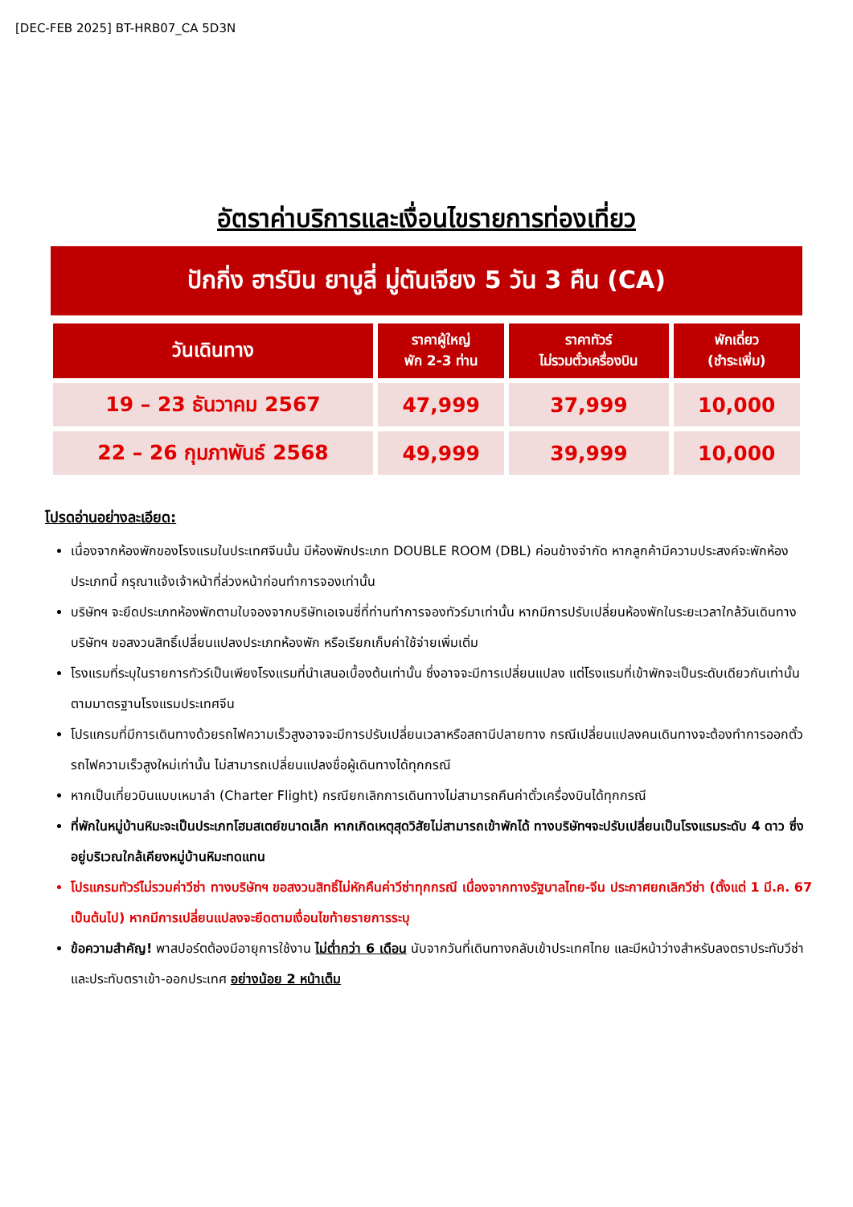[DEC-FEB 2025] BT-HRB07_CA 5D3N
อัตราค่าบริการและเงื่อนไขรายการท่องเที่ยว
ปักกิ่ง ฮาร์บิน ยาบูลี่ มู่ตันเจียง 5 วัน 3 คืน (CA)
| วันเดินทาง | ราคาผู้ใหญ่ พัก 2-3 ท่าน | ราคาทัวร์ ไม่รวมตั๋วเครื่องบิน | พักเดี่ยว (ชำระเพิ่ม) |
| --- | --- | --- | --- |
| 19 – 23 ธันวาคม 2567 | 47,999 | 37,999 | 10,000 |
| 22 – 26 กุมภาพันธ์ 2568 | 49,999 | 39,999 | 10,000 |
โปรดอ่านอย่างละเอียด:
เนื่องจากห้องพักของโรงแรมในประเทศจีนนั้น มีห้องพักประเภท DOUBLE ROOM (DBL) ค่อนข้างจำกัด หากลูกค้ามีความประสงค์จะพักห้องประเภทนี้ กรุณาแจ้งเจ้าหน้าที่ล่วงหน้าก่อนทำการจองเท่านั้น
บริษัทฯ จะยึดประเภทห้องพักตามใบจองจากบริษัทเอเจนซี่ที่ท่านทำการจองทัวร์มาเท่านั้น หากมีการปรับเปลี่ยนห้องพักในระยะเวลาใกล้วันเดินทาง บริษัทฯ ขอสงวนสิทธิ์เปลี่ยนแปลงประเภทห้องพัก หรือเรียกเก็บค่าใช้จ่ายเพิ่มเติ่ม
โรงแรมที่ระบุในรายการทัวร์เป็นเพียงโรงแรมที่นำเสนอเบื้องต้นเท่านั้น ซึ่งอาจจะมีการเปลี่ยนแปลง แต่โรงแรมที่เข้าพักจะเป็นระดับเดียวกันเท่านั้น ตามมาตรฐานโรงแรมประเทศจีน
โปรแกรมที่มีการเดินทางด้วยรถไฟความเร็วสูงอาจจะมีการปรับเปลี่ยนเวลาหรือสถานีปลายทาง กรณีเปลี่ยนแปลงคนเดินทางจะต้องทำการออกตั๋วรถไฟความเร็วสูงใหม่เท่านั้น ไม่สามารถเปลี่ยนแปลงชื่อผู้เดินทางได้ทุกกรณี
หากเป็นเที่ยวบินแบบเหมาลำ (Charter Flight) กรณียกเลิกการเดินทางไม่สามารถคืนค่าตั๋วเครื่องบินได้ทุกกรณี
ที่พักในหมู่บ้านหิมะจะเป็นประเภทโฮมสเตย์ขนาดเล็ก หากเกิดเหตุสุดวิสัยไม่สามารถเข้าพักได้ ทางบริษัทฯจะปรับเปลี่ยนเป็นโรงแรมระดับ 4 ดาว ซึ่งอยู่บริเวณใกล้เคียงหมู่บ้านหิมะทดแทน
โปรแกรมทัวร์ไม่รวมค่าวีซ่า ทางบริษัทฯ ขอสงวนสิทธิ์ไม่หักคืนค่าวีซ่าทุกกรณี เนื่องจากทางรัฐบาลไทย-จีน ประกาศยกเลิกวีซ่า (ตั้งแต่ 1 มี.ค. 67 เป็นต้นไป) หากมีการเปลี่ยนแปลงจะยึดตามเงื่อนไขท้ายรายการระบุ
ข้อความสำคัญ! พาสปอร์ตต้องมีอายุการใช้งาน ไม่ต่ำกว่า 6 เดือน นับจากวันที่เดินทางกลับเข้าประเทศไทย และมีหน้าว่างสำหรับลงตราประทับวีซ่า และประทับตราเข้า-ออกประเทศ อย่างน้อย 2 หน้าเต็ม